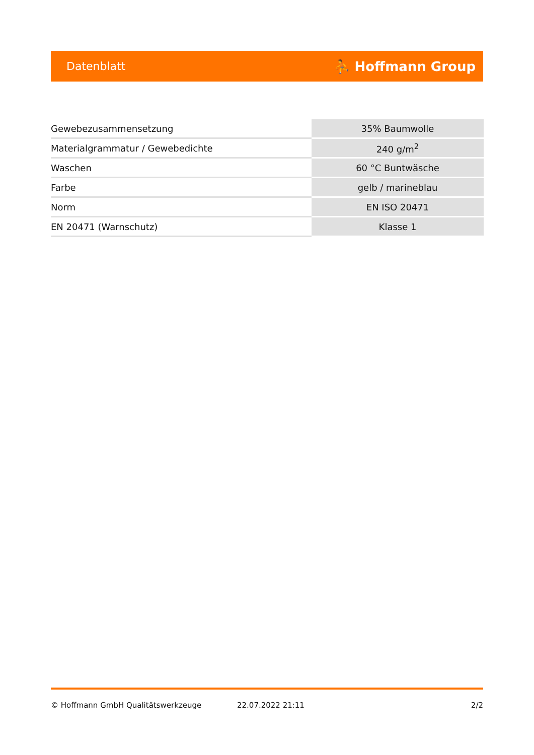Datenblatt ⛹ Hoffmann Group
| Gewebezusammensetzung | 35% Baumwolle |
| Materialgrammatur / Gewebedichte | 240 g/m<sup>2</sup> |
| Waschen | 60 °C Buntwäsche |
| Farbe | gelb / marineblau |
| Norm | EN ISO 20471 |
| EN 20471 (Warnschutz) | Klasse 1 |
© Hoffmann GmbH Qualitätswerkzeuge 22.07.2022 21:11 2/2